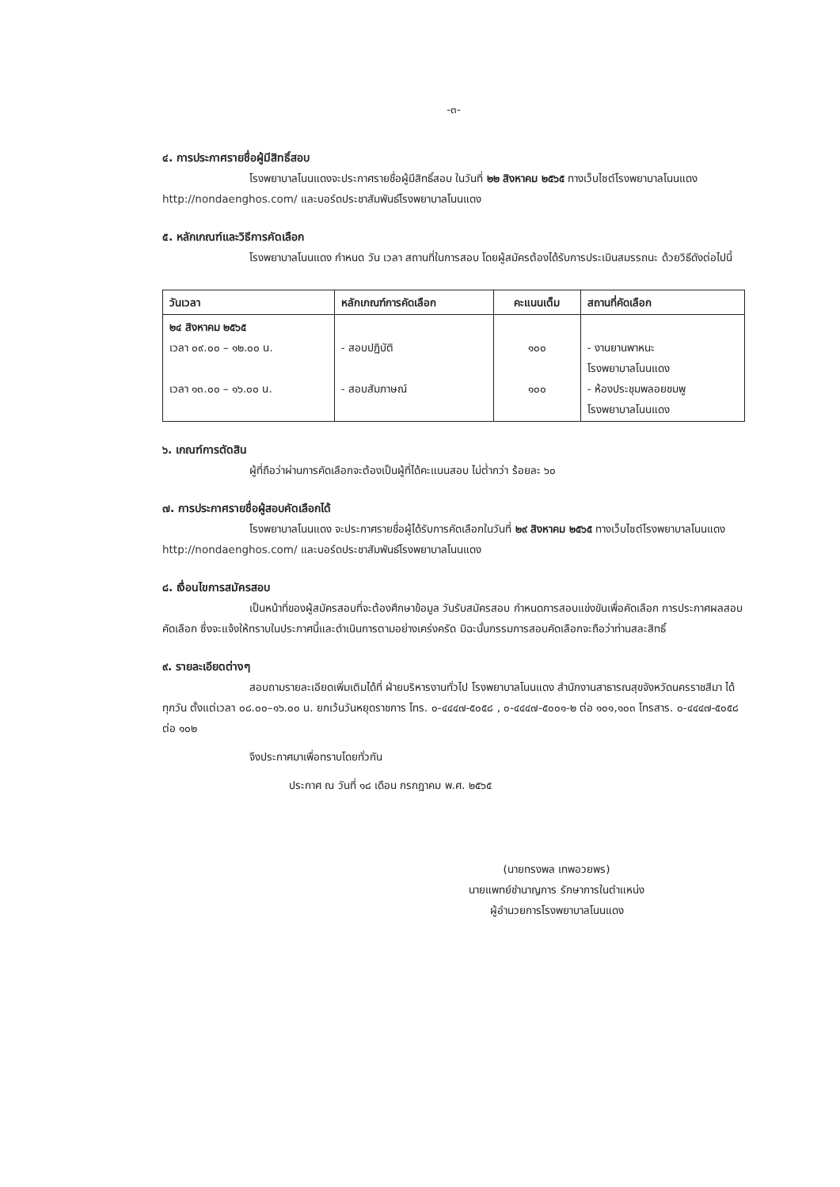-๓-
๔. การประกาศรายชื่อผู้มีสิทธิ์สอบ
โรงพยาบาลโนนแดงจะประกาศรายชื่อผู้มีสิทธิ์สอบ ในวันที่ ๒๒ สิงหาคม ๒๕๖๕ ทางเว็บไซต์โรงพยาบาลโนนแดง http://nondaenghos.com/ และบอร์ดประชาสัมพันธ์โรงพยาบาลโนนแดง
๕. หลักเกณฑ์และวิธีการคัดเลือก
โรงพยาบาลโนนแดง กำหนด วัน เวลา สถานที่ในการสอบ โดยผู้สมัครต้องได้รับการประเมินสมรรถนะ ด้วยวิธีดังต่อไปนี้
| วันเวลา | หลักเกณฑ์การคัดเลือก | คะแนนเต็ม | สถานที่คัดเลือก |
| --- | --- | --- | --- |
| ๒๔ สิงหาคม ๒๕๖๕ เวลา ๐๙.๐๐ – ๑๒.๐๐ น. เวลา ๑๓.๐๐ – ๑๖.๐๐ น. | - สอบปฏิบัติ - สอบสัมภาษณ์ | ๑๐๐ ๑๐๐ | - งานยานพาหนะ โรงพยาบาลโนนแดง - ห้องประชุมพลอยชมพู โรงพยาบาลโนนแดง |
๖. เกณฑ์การตัดสิน
ผู้ที่ถือว่าผ่านการคัดเลือกจะต้องเป็นผู้ที่ได้คะแนนสอบ ไม่ต่ำกว่า ร้อยละ ๖๐
๗. การประกาศรายชื่อผู้สอบคัดเลือกได้
โรงพยาบาลโนนแดง จะประกาศรายชื่อผู้ได้รับการคัดเลือกในวันที่ ๒๙ สิงหาคม ๒๕๖๕ ทางเว็บไซต์โรงพยาบาลโนนแดง http://nondaenghos.com/ และบอร์ดประชาสัมพันธ์โรงพยาบาลโนนแดง
๘. เงื่อนไขการสมัครสอบ
เป็นหน้าที่ของผู้สมัครสอบที่จะต้องศึกษาข้อมูล วันรับสมัครสอบ กำหนดการสอบแข่งขันเพื่อคัดเลือก การประกาศผลสอบคัดเลือก ซึ่งจะแจ้งให้ทราบในประกาศนี้และดำเนินการตามอย่างเคร่งครัด มิฉะนั้นกรรมการสอบคัดเลือกจะถือว่าท่านสละสิทธิ์
๙. รายละเอียดต่างๆ
สอบถามรายละเอียดเพิ่มเติมได้ที่ ฝ่ายบริหารงานทั่วไป โรงพยาบาลโนนแดง สำนักงานสาธารณสุขจังหวัดนครราชสีมา ได้ทุกวัน ตั้งแต่เวลา ๐๘.๐๐–๑๖.๐๐ น. ยกเว้นวันหยุดราชการ โทร. ๐-๔๔๔๗-๕๐๕๘ , ๐-๔๔๔๗-๕๐๐๑-๒ ต่อ ๑๐๑,๑๐๓ โทรสาร. ๐-๔๔๔๗-๕๐๕๘ ต่อ ๑๐๒
จึงประกาศมาเพื่อทราบโดยทั่วกัน
ประกาศ ณ วันที่ ๑๘ เดือน กรกฎาคม พ.ศ. ๒๕๖๕
(นายทรงพล เทพอวยพร)
นายแพทย์ชำนาญการ รักษาการในตำแหน่ง
ผู้อำนวยการโรงพยาบาลโนนแดง